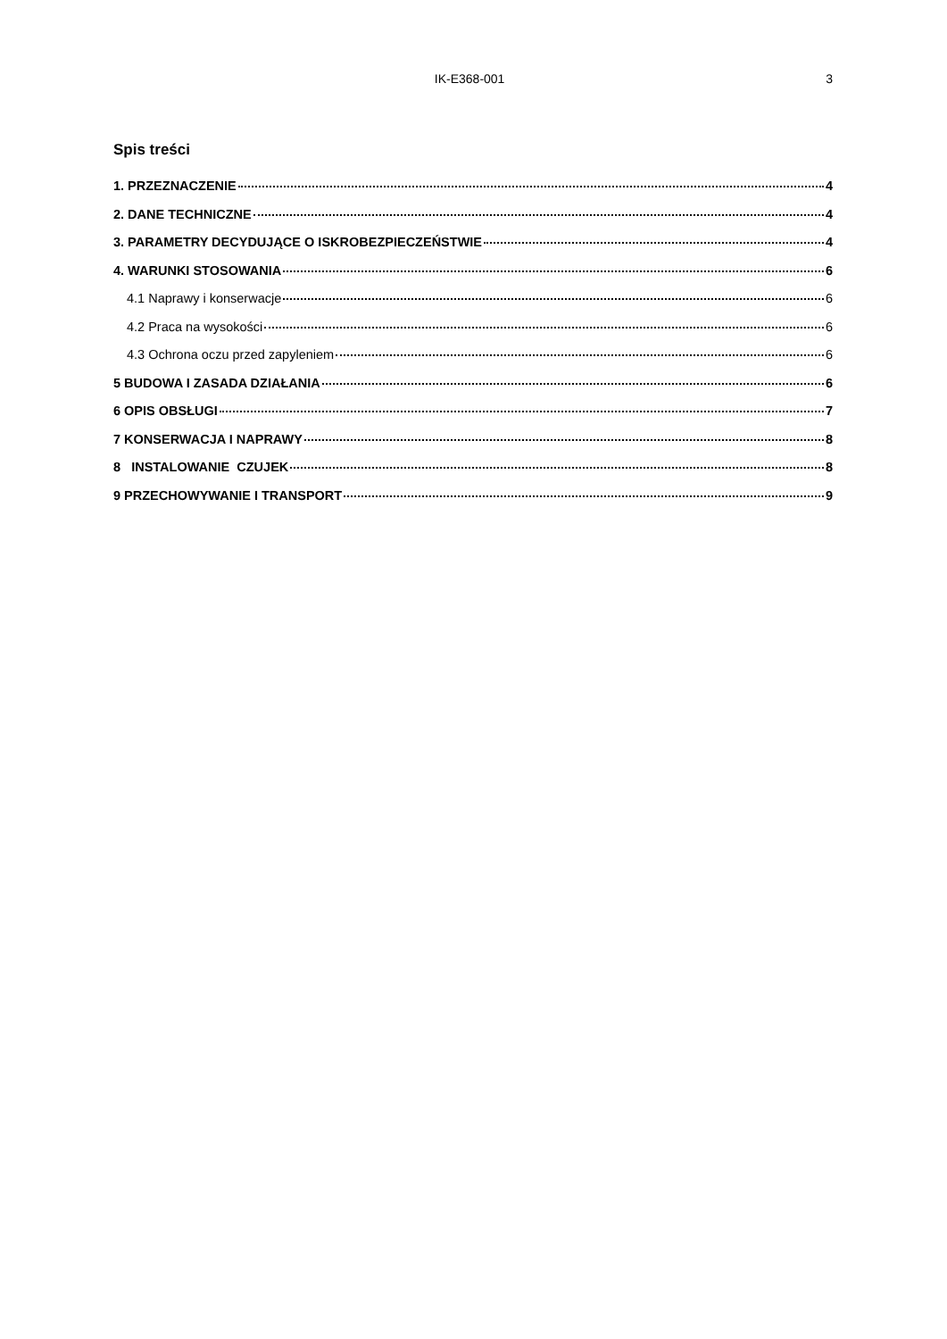IK-E368-001 3
Spis treści
1. PRZEZNACZENIE 4
2. DANE TECHNICZNE 4
3. PARAMETRY DECYDUJĄCE O ISKROBEZPIECZEŃSTWIE 4
4. WARUNKI STOSOWANIA 6
4.1 Naprawy i konserwacje 6
4.2 Praca na wysokości 6
4.3 Ochrona oczu przed zapyleniem 6
5 BUDOWA I ZASADA DZIAŁANIA 6
6 OPIS OBSŁUGI 7
7 KONSERWACJA I NAPRAWY 8
8 INSTALOWANIE CZUJEK 8
9 PRZECHOWYWANIE I TRANSPORT 9